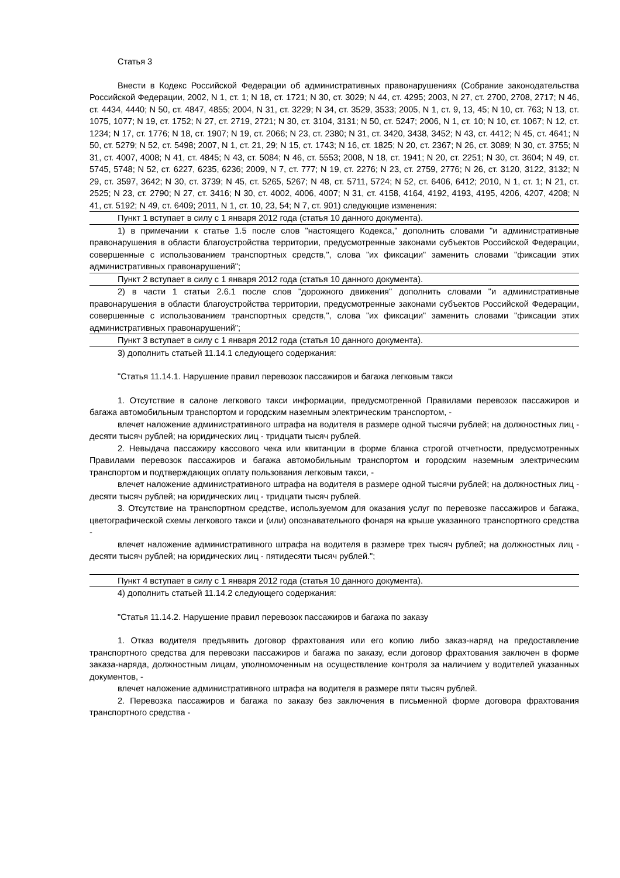Статья 3
Внести в Кодекс Российской Федерации об административных правонарушениях (Собрание законодательства Российской Федерации, 2002, N 1, ст. 1; N 18, ст. 1721; N 30, ст. 3029; N 44, ст. 4295; 2003, N 27, ст. 2700, 2708, 2717; N 46, ст. 4434, 4440; N 50, ст. 4847, 4855; 2004, N 31, ст. 3229; N 34, ст. 3529, 3533; 2005, N 1, ст. 9, 13, 45; N 10, ст. 763; N 13, ст. 1075, 1077; N 19, ст. 1752; N 27, ст. 2719, 2721; N 30, ст. 3104, 3131; N 50, ст. 5247; 2006, N 1, ст. 10; N 10, ст. 1067; N 12, ст. 1234; N 17, ст. 1776; N 18, ст. 1907; N 19, ст. 2066; N 23, ст. 2380; N 31, ст. 3420, 3438, 3452; N 43, ст. 4412; N 45, ст. 4641; N 50, ст. 5279; N 52, ст. 5498; 2007, N 1, ст. 21, 29; N 15, ст. 1743; N 16, ст. 1825; N 20, ст. 2367; N 26, ст. 3089; N 30, ст. 3755; N 31, ст. 4007, 4008; N 41, ст. 4845; N 43, ст. 5084; N 46, ст. 5553; 2008, N 18, ст. 1941; N 20, ст. 2251; N 30, ст. 3604; N 49, ст. 5745, 5748; N 52, ст. 6227, 6235, 6236; 2009, N 7, ст. 777; N 19, ст. 2276; N 23, ст. 2759, 2776; N 26, ст. 3120, 3122, 3132; N 29, ст. 3597, 3642; N 30, ст. 3739; N 45, ст. 5265, 5267; N 48, ст. 5711, 5724; N 52, ст. 6406, 6412; 2010, N 1, ст. 1; N 21, ст. 2525; N 23, ст. 2790; N 27, ст. 3416; N 30, ст. 4002, 4006, 4007; N 31, ст. 4158, 4164, 4192, 4193, 4195, 4206, 4207, 4208; N 41, ст. 5192; N 49, ст. 6409; 2011, N 1, ст. 10, 23, 54; N 7, ст. 901) следующие изменения:
Пункт 1 вступает в силу с 1 января 2012 года (статья 10 данного документа).
1) в примечании к статье 1.5 после слов "настоящего Кодекса," дополнить словами "и административные правонарушения в области благоустройства территории, предусмотренные законами субъектов Российской Федерации, совершенные с использованием транспортных средств,", слова "их фиксации" заменить словами "фиксации этих административных правонарушений";
Пункт 2 вступает в силу с 1 января 2012 года (статья 10 данного документа).
2) в части 1 статьи 2.6.1 после слов "дорожного движения" дополнить словами "и административные правонарушения в области благоустройства территории, предусмотренные законами субъектов Российской Федерации, совершенные с использованием транспортных средств,", слова "их фиксации" заменить словами "фиксации этих административных правонарушений";
Пункт 3 вступает в силу с 1 января 2012 года (статья 10 данного документа).
3) дополнить статьей 11.14.1 следующего содержания:
"Статья 11.14.1. Нарушение правил перевозок пассажиров и багажа легковым такси
1. Отсутствие в салоне легкового такси информации, предусмотренной Правилами перевозок пассажиров и багажа автомобильным транспортом и городским наземным электрическим транспортом, -
влечет наложение административного штрафа на водителя в размере одной тысячи рублей; на должностных лиц - десяти тысяч рублей; на юридических лиц - тридцати тысяч рублей.
2. Невыдача пассажиру кассового чека или квитанции в форме бланка строгой отчетности, предусмотренных Правилами перевозок пассажиров и багажа автомобильным транспортом и городским наземным электрическим транспортом и подтверждающих оплату пользования легковым такси, -
влечет наложение административного штрафа на водителя в размере одной тысячи рублей; на должностных лиц - десяти тысяч рублей; на юридических лиц - тридцати тысяч рублей.
3. Отсутствие на транспортном средстве, используемом для оказания услуг по перевозке пассажиров и багажа, цветографической схемы легкового такси и (или) опознавательного фонаря на крыше указанного транспортного средства -
влечет наложение административного штрафа на водителя в размере трех тысяч рублей; на должностных лиц - десяти тысяч рублей; на юридических лиц - пятидесяти тысяч рублей.";
Пункт 4 вступает в силу с 1 января 2012 года (статья 10 данного документа).
4) дополнить статьей 11.14.2 следующего содержания:
"Статья 11.14.2. Нарушение правил перевозок пассажиров и багажа по заказу
1. Отказ водителя предъявить договор фрахтования или его копию либо заказ-наряд на предоставление транспортного средства для перевозки пассажиров и багажа по заказу, если договор фрахтования заключен в форме заказа-наряда, должностным лицам, уполномоченным на осуществление контроля за наличием у водителей указанных документов, -
влечет наложение административного штрафа на водителя в размере пяти тысяч рублей.
2. Перевозка пассажиров и багажа по заказу без заключения в письменной форме договора фрахтования транспортного средства -